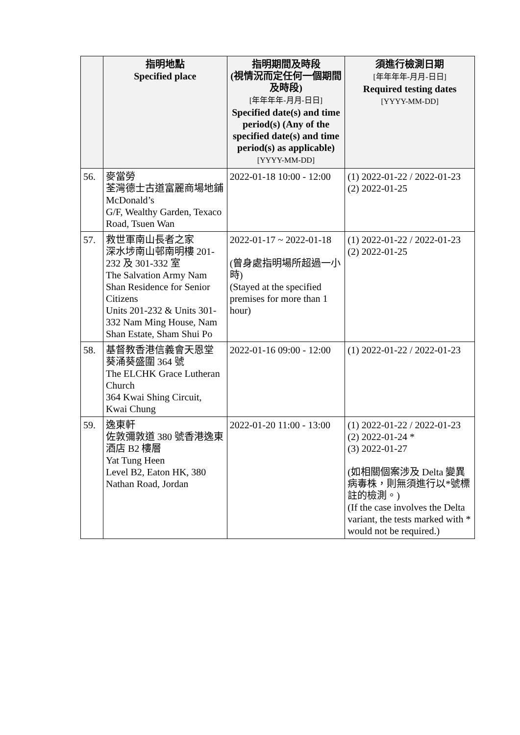| | 指明地點 Specified place | 指明期間及時段 (視情況而定任何一個期間及時段) [年年年年-月月-日日] Specified date(s) and time period(s) (Any of the specified date(s) and time period(s) as applicable) [YYYY-MM-DD] | 須進行檢測日期 [年年年年-月月-日日] Required testing dates [YYYY-MM-DD] |
| --- | --- | --- | --- |
| 56. | 麥當勞 荃灣德士古道富麗商場地鋪 McDonald’s G/F, Wealthy Garden, Texaco Road, Tsuen Wan | 2022-01-18 10:00 - 12:00 | (1) 2022-01-22 / 2022-01-23 (2) 2022-01-25 |
| 57. | 救世軍南山長者之家 深水埗南山邨南明樓 201-232 及 301-332 室 The Salvation Army Nam Shan Residence for Senior Citizens Units 201-232 & Units 301-332 Nam Ming House, Nam Shan Estate, Sham Shui Po | 2022-01-17 ~ 2022-01-18 (曾身處指明場所超過一小時) (Stayed at the specified premises for more than 1 hour) | (1) 2022-01-22 / 2022-01-23 (2) 2022-01-25 |
| 58. | 基督教香港信義會天恩堂 葵涌葵盛圍 364 號 The ELCHK Grace Lutheran Church 364 Kwai Shing Circuit, Kwai Chung | 2022-01-16 09:00 - 12:00 | (1) 2022-01-22 / 2022-01-23 |
| 59. | 逸東軒 佐敦彌敦道 380 號香港逸東酒店 B2 樓層 Yat Tung Heen Level B2, Eaton HK, 380 Nathan Road, Jordan | 2022-01-20 11:00 - 13:00 | (1) 2022-01-22 / 2022-01-23 (2) 2022-01-24 * (3) 2022-01-27 (如相關個案涉及 Delta 變異病毒株，則無須進行以*號標註的檢測。) (If the case involves the Delta variant, the tests marked with * would not be required.) |